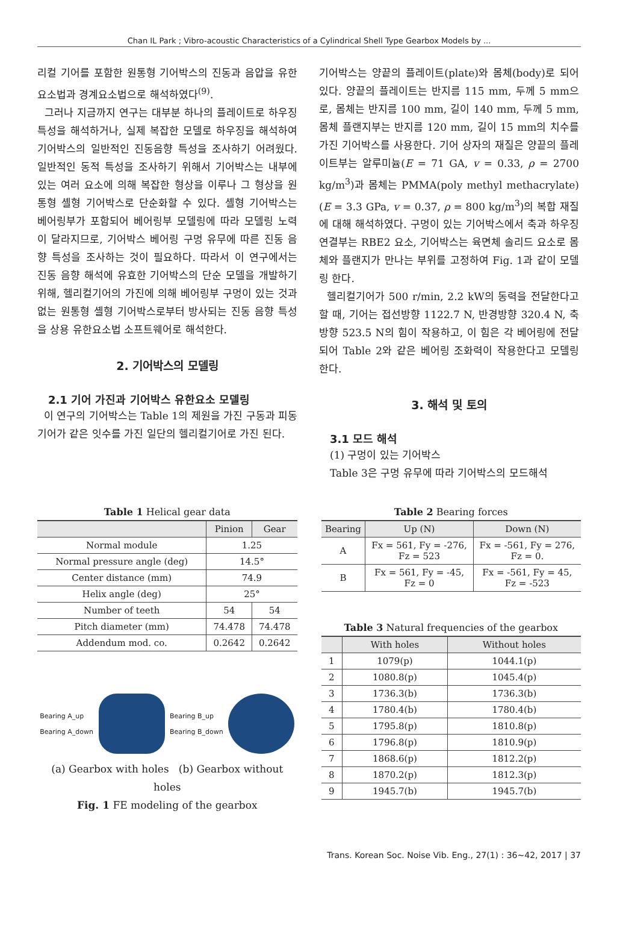Chan IL Park ; Vibro-acoustic Characteristics of a Cylindrical Shell Type Gearbox Models by ...
리컬 기어를 포함한 원통형 기어박스의 진동과 음압을 유한요소법과 경계요소법으로 해석하였다<sup>(9)</sup>.
그러나 지금까지 연구는 대부분 하나의 플레이트로 하우징 특성을 해석하거나, 실제 복잡한 모델로 하우징을 해석하여 기어박스의 일반적인 진동음향 특성을 조사하기 어려웠다. 일반적인 동적 특성을 조사하기 위해서 기어박스는 내부에 있는 여러 요소에 의해 복잡한 형상을 이루나 그 형상을 원통형 셸형 기어박스로 단순화할 수 있다. 셸형 기어박스는 베어링부가 포함되어 베어링부 모델링에 따라 모델링 노력이 달라지므로, 기어박스 베어링 구멍 유무에 따른 진동 음향 특성을 조사하는 것이 필요하다. 따라서 이 연구에서는 진동 음향 해석에 유효한 기어박스의 단순 모델을 개발하기 위해, 헬리컬기어의 가진에 의해 베어링부 구멍이 있는 것과 없는 원통형 셸형 기어박스로부터 방사되는 진동 음향 특성을 상용 유한요소법 소프트웨어로 해석한다.
2. 기어박스의 모델링
2.1 기어 가진과 기어박스 유한요소 모델링
이 연구의 기어박스는 Table 1의 제원을 가진 구동과 피동기어가 같은 잇수를 가진 일단의 헬리컬기어로 가진 된다.
기어박스는 양끝의 플레이트(plate)와 몸체(body)로 되어 있다. 양끝의 플레이트는 반지름 115 mm, 두께 5 mm으로, 몸체는 반지름 100 mm, 길이 140 mm, 두께 5 mm, 몸체 플랜지부는 반지름 120 mm, 길이 15 mm의 치수를 가진 기어박스를 사용한다. 기어 상자의 재질은 양끝의 플레이트부는 알루미늄(E = 71 GA, v = 0.33, ρ = 2700 kg/m<sup>3</sup>)과 몸체는 PMMA(poly methyl methacrylate) (E = 3.3 GPa, v = 0.37, ρ = 800 kg/m<sup>3</sup>)의 복합 재질에 대해 해석하였다. 구멍이 있는 기어박스에서 축과 하우징 연결부는 RBE2 요소, 기어박스는 육면체 솔리드 요소로 몸체와 플랜지가 만나는 부위를 고정하여 Fig. 1과 같이 모델링 한다.
헬리컬기어가 500 r/min, 2.2 kW의 동력을 전달한다고 할 때, 기어는 접선방향 1122.7 N, 반경방향 320.4 N, 축 방향 523.5 N의 힘이 작용하고, 이 힘은 각 베어링에 전달되어 Table 2와 같은 베어링 조화력이 작용한다고 모델링 한다.
3. 해석 및 토의
3.1 모드 해석
(1) 구멍이 있는 기어박스
Table 3은 구멍 유무에 따라 기어박스의 모드해석
Table 1 Helical gear data
| | Pinion | Gear |
| --- | --- | --- |
| Normal module | 1.25 | |
| Normal pressure angle (deg) | 14.5° | |
| Center distance (mm) | 74.9 | |
| Helix angle (deg) | 25° | |
| Number of teeth | 54 | 54 |
| Pitch diameter (mm) | 74.478 | 74.478 |
| Addendum mod. co. | 0.2642 | 0.2642 |
Bearing A_up
Bearing A_down
Bearing B_up
Bearing B_down
(a) Gearbox with holes (b) Gearbox without holes
Fig. 1 FE modeling of the gearbox
Table 2 Bearing forces
| Bearing | Up (N) | Down (N) |
| --- | --- | --- |
| A | Fx = 561, Fy = -276, Fz = 523 | Fx = -561, Fy = 276, Fz = 0. |
| B | Fx = 561, Fy = -45, Fz = 0 | Fx = -561, Fy = 45, Fz = -523 |
Table 3 Natural frequencies of the gearbox
| | With holes | Without holes |
| --- | --- | --- |
| 1 | 1079(p) | 1044.1(p) |
| 2 | 1080.8(p) | 1045.4(p) |
| 3 | 1736.3(b) | 1736.3(b) |
| 4 | 1780.4(b) | 1780.4(b) |
| 5 | 1795.8(p) | 1810.8(p) |
| 6 | 1796.8(p) | 1810.9(p) |
| 7 | 1868.6(p) | 1812.2(p) |
| 8 | 1870.2(p) | 1812.3(p) |
| 9 | 1945.7(b) | 1945.7(b) |
Trans. Korean Soc. Noise Vib. Eng., 27(1) : 36~42, 2017 | 37